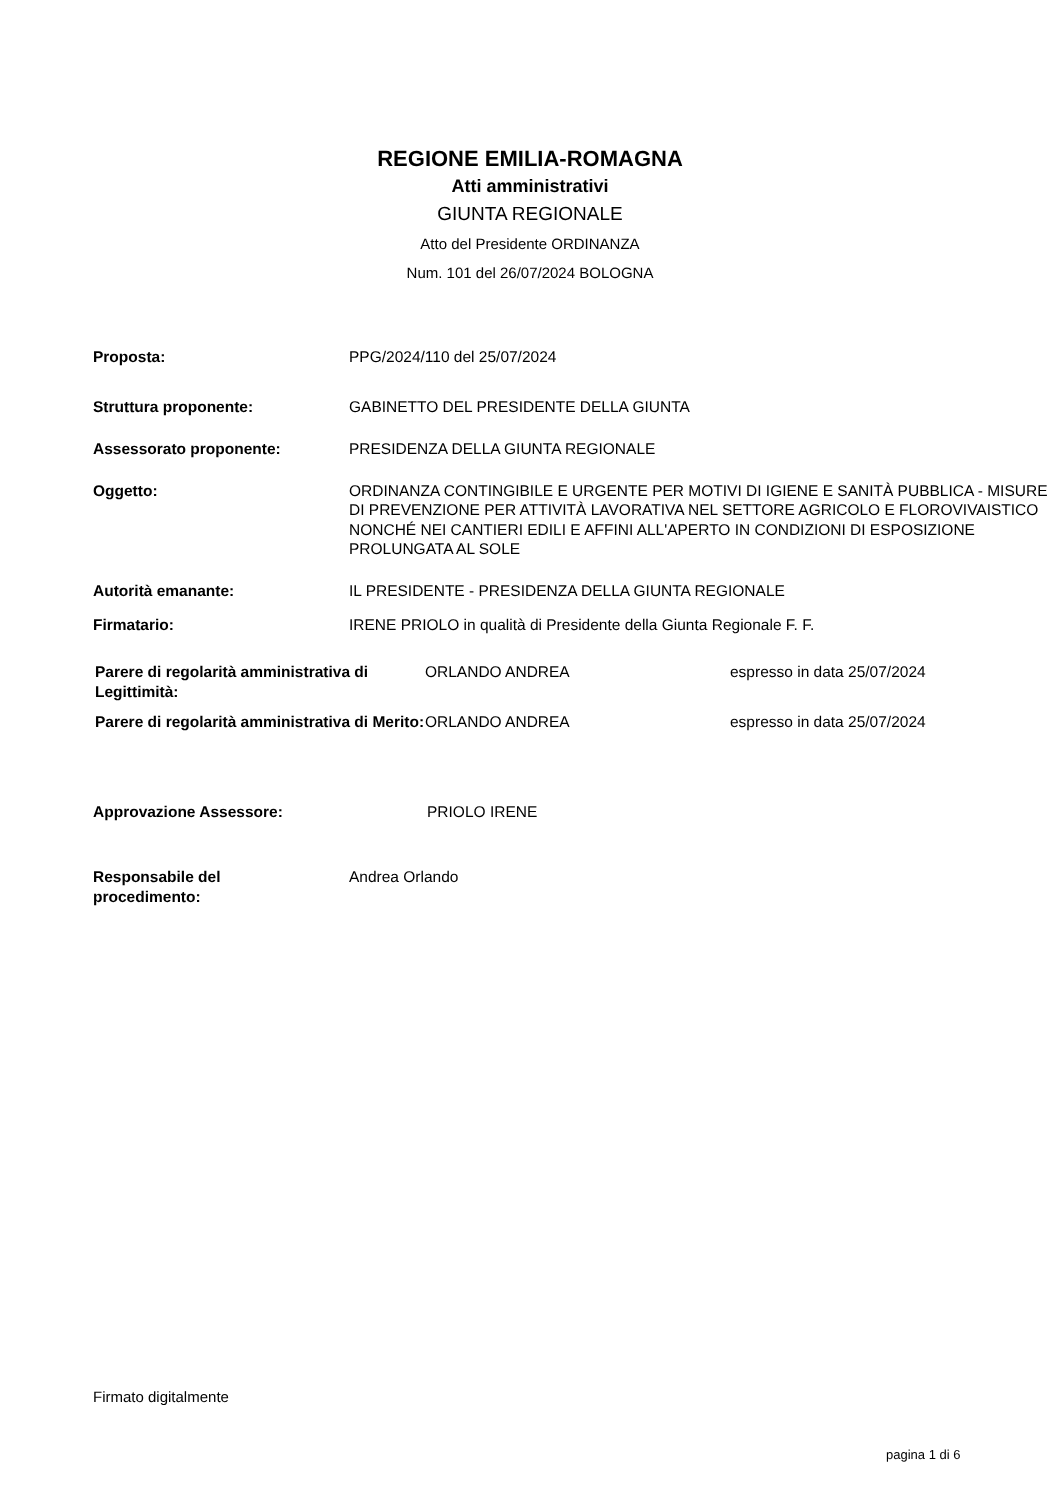REGIONE EMILIA-ROMAGNA
Atti amministrativi
GIUNTA REGIONALE
Atto del Presidente ORDINANZA
Num. 101 del 26/07/2024 BOLOGNA
| Proposta: | PPG/2024/110 del 25/07/2024 |
| Struttura proponente: | GABINETTO DEL PRESIDENTE DELLA GIUNTA |
| Assessorato proponente: | PRESIDENZA DELLA GIUNTA REGIONALE |
| Oggetto: | ORDINANZA CONTINGIBILE E URGENTE PER MOTIVI DI IGIENE E SANITÀ PUBBLICA - MISURE DI PREVENZIONE PER ATTIVITÀ LAVORATIVA NEL SETTORE AGRICOLO E FLOROVIVAISTICO NONCHÉ NEI CANTIERI EDILI E AFFINI ALL'APERTO IN CONDIZIONI DI ESPOSIZIONE PROLUNGATA AL SOLE |
| Autorità emanante: | IL PRESIDENTE - PRESIDENZA DELLA GIUNTA REGIONALE |
| Firmatario: | IRENE PRIOLO in qualità di Presidente della Giunta Regionale F. F. |
| Parere di regolarità amministrativa di Legittimità: | ORLANDO ANDREA | espresso in data 25/07/2024 |
| Parere di regolarità amministrativa di Merito: | ORLANDO ANDREA | espresso in data 25/07/2024 |
| Approvazione Assessore: | PRIOLO IRENE |
| Responsabile del procedimento: | Andrea Orlando |
Firmato digitalmente
pagina 1 di 6